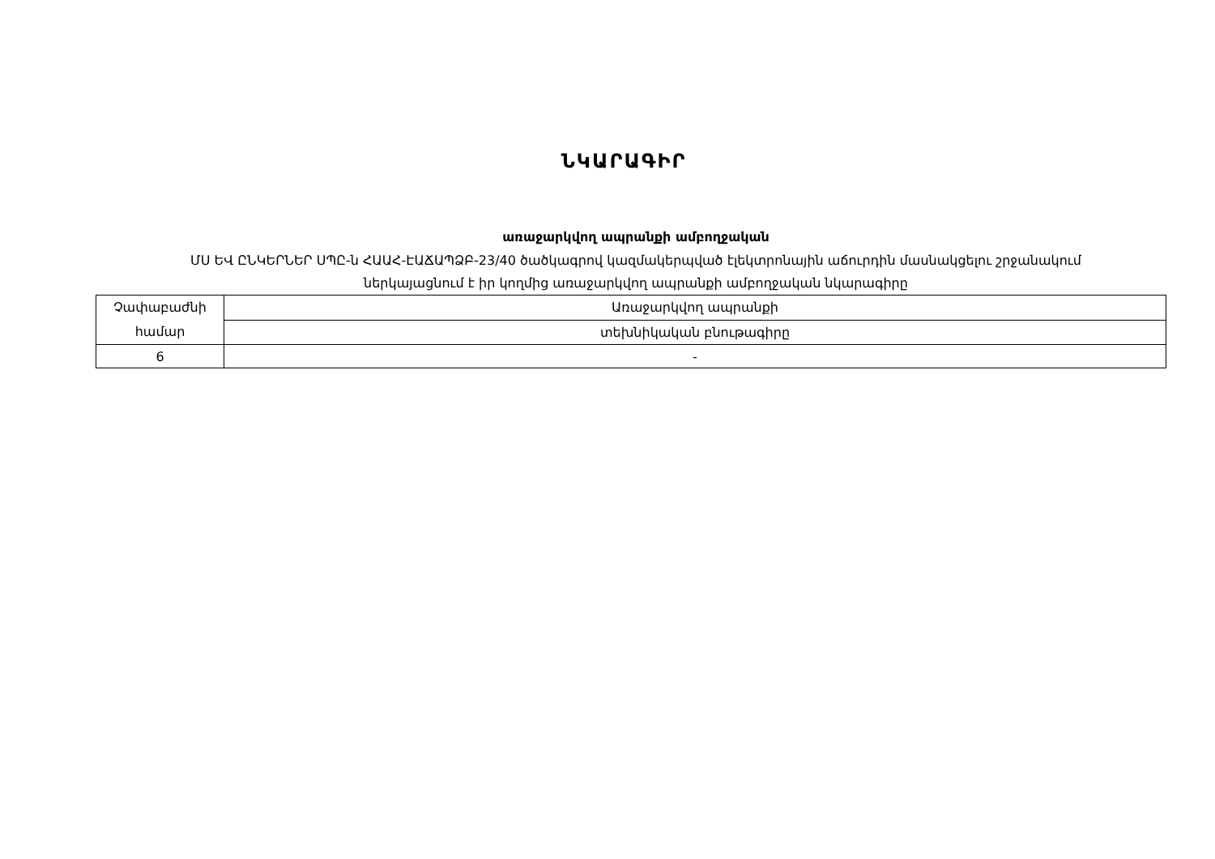ՆԿԱՐԱԳԻՐ
առաջարկվող ապրանքի ամբողջական
ՄՍ ԵՎ ԸՆԿԵՐՆԵՐ ՍՊԸ-ն ՀԱԱՀ-ԷԱՃԱՊՁԲ-23/40 ծածկագրով կազմակերպված էլեկտրոնային աճուրդին մասնակցելու շրջանակում
ներկայացնում է իր կողմից առաջարկվող ապրանքի ամբողջական նկարագիրը
| Չափաբաժնի համար | Առաջարկվող ապրանքի |
| | տեխնիկական բնութագիրը |
| 6 | - |